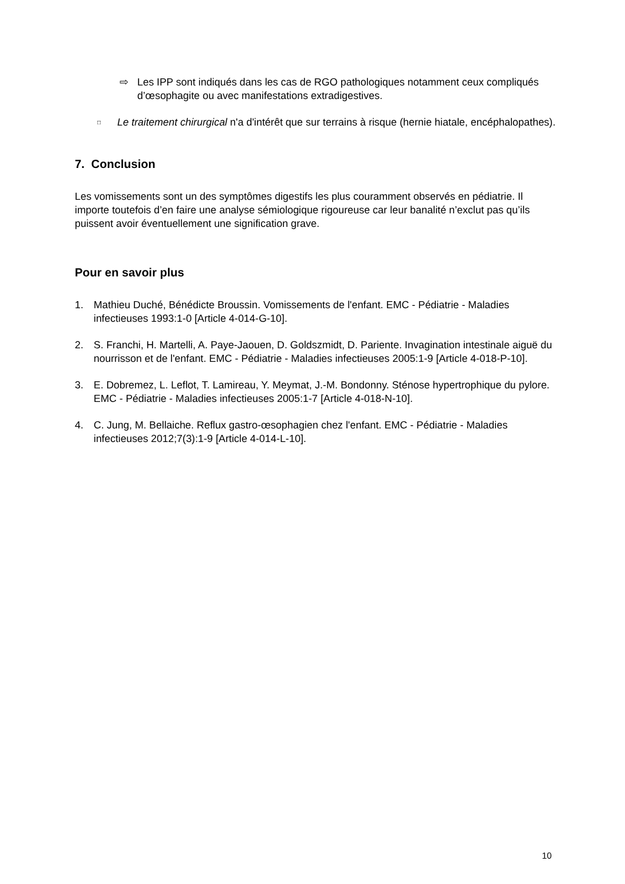⇨ Les IPP sont indiqués dans les cas de RGO pathologiques notamment ceux compliqués d’œsophagite ou avec manifestations extradigestives.
□
Le traitement chirurgical n'a d'intérêt que sur terrains à risque (hernie hiatale, encéphalopathes).
7. Conclusion
Les vomissements sont un des symptômes digestifs les plus couramment observés en pédiatrie. Il importe toutefois d’en faire une analyse sémiologique rigoureuse car leur banalité n’exclut pas qu’ils puissent avoir éventuellement une signification grave.
Pour en savoir plus
1. Mathieu Duché, Bénédicte Broussin. Vomissements de l'enfant. EMC - Pédiatrie - Maladies infectieuses 1993:1-0 [Article 4-014-G-10].
2. S. Franchi, H. Martelli, A. Paye-Jaouen, D. Goldszmidt, D. Pariente. Invagination intestinale aiguë du nourrisson et de l'enfant. EMC - Pédiatrie - Maladies infectieuses 2005:1-9 [Article 4-018-P-10].
3. E. Dobremez, L. Leflot, T. Lamireau, Y. Meymat, J.-M. Bondonny. Sténose hypertrophique du pylore. EMC - Pédiatrie - Maladies infectieuses 2005:1-7 [Article 4-018-N-10].
4. C. Jung, M. Bellaiche. Reflux gastro-œsophagien chez l'enfant. EMC - Pédiatrie - Maladies infectieuses 2012;7(3):1-9 [Article 4-014-L-10].
10